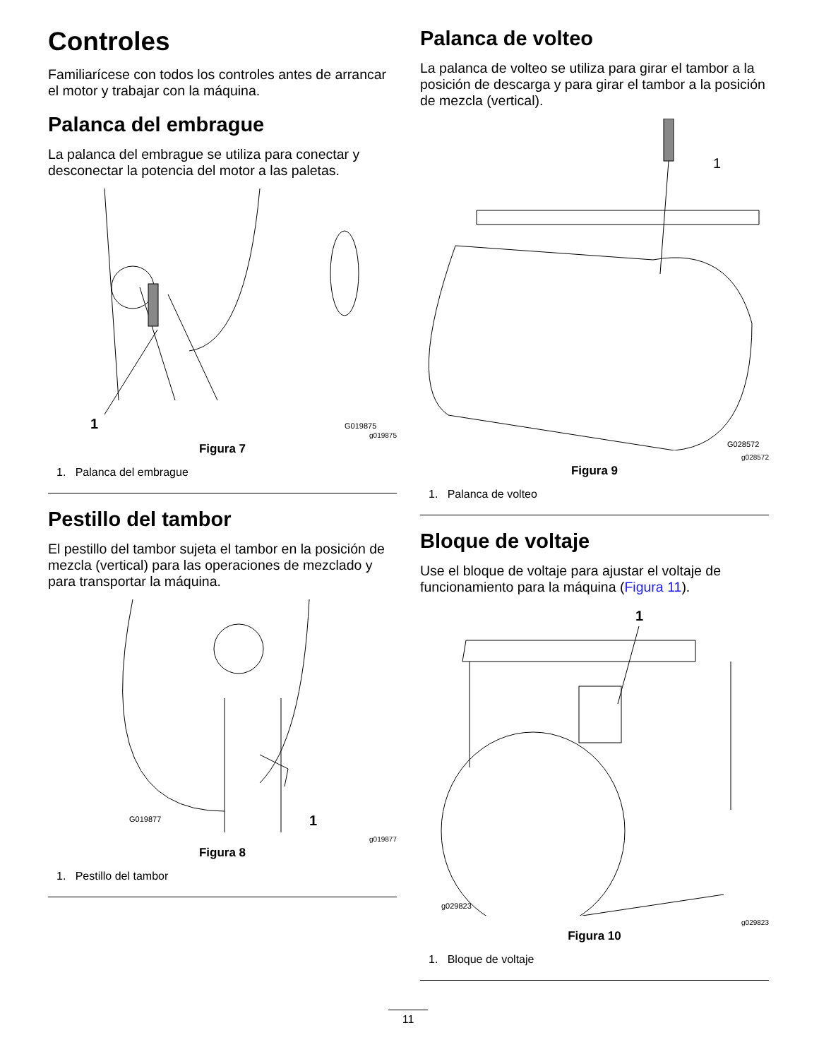Controles
Familiarícese con todos los controles antes de arrancar el motor y trabajar con la máquina.
Palanca del embrague
La palanca del embrague se utiliza para conectar y desconectar la potencia del motor a las paletas.
1
G019875
g019875
Figura 7
1. Palanca del embrague
Pestillo del tambor
El pestillo del tambor sujeta el tambor en la posición de mezcla (vertical) para las operaciones de mezclado y para transportar la máquina.
1
G019877
g019877
Figura 8
1. Pestillo del tambor
Palanca de volteo
La palanca de volteo se utiliza para girar el tambor a la posición de descarga y para girar el tambor a la posición de mezcla (vertical).
1
G028572
g028572
Figura 9
1. Palanca de volteo
Bloque de voltaje
Use el bloque de voltaje para ajustar el voltaje de funcionamiento para la máquina (Figura 11).
1
g029823
g029823
Figura 10
1. Bloque de voltaje
11